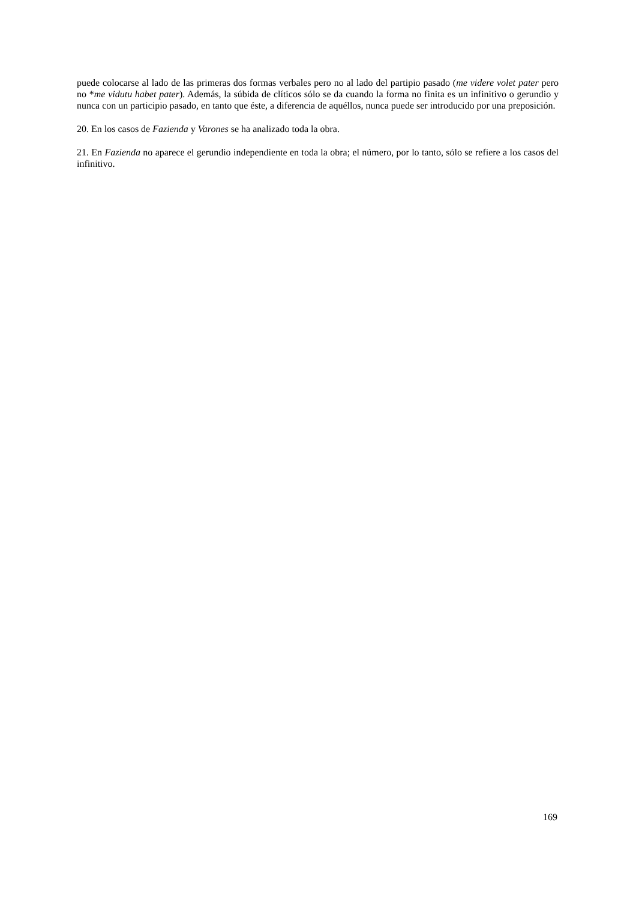puede colocarse al lado de las primeras dos formas verbales pero no al lado del partipio pasado (me videre volet pater pero no *me vidutu habet pater). Además, la súbida de clíticos sólo se da cuando la forma no finita es un infinitivo o gerundio y nunca con un participio pasado, en tanto que éste, a diferencia de aquéllos, nunca puede ser introducido por una preposición.
20. En los casos de Fazienda y Varones se ha analizado toda la obra.
21. En Fazienda no aparece el gerundio independiente en toda la obra; el número, por lo tanto, sólo se refiere a los casos del infinitivo.
169